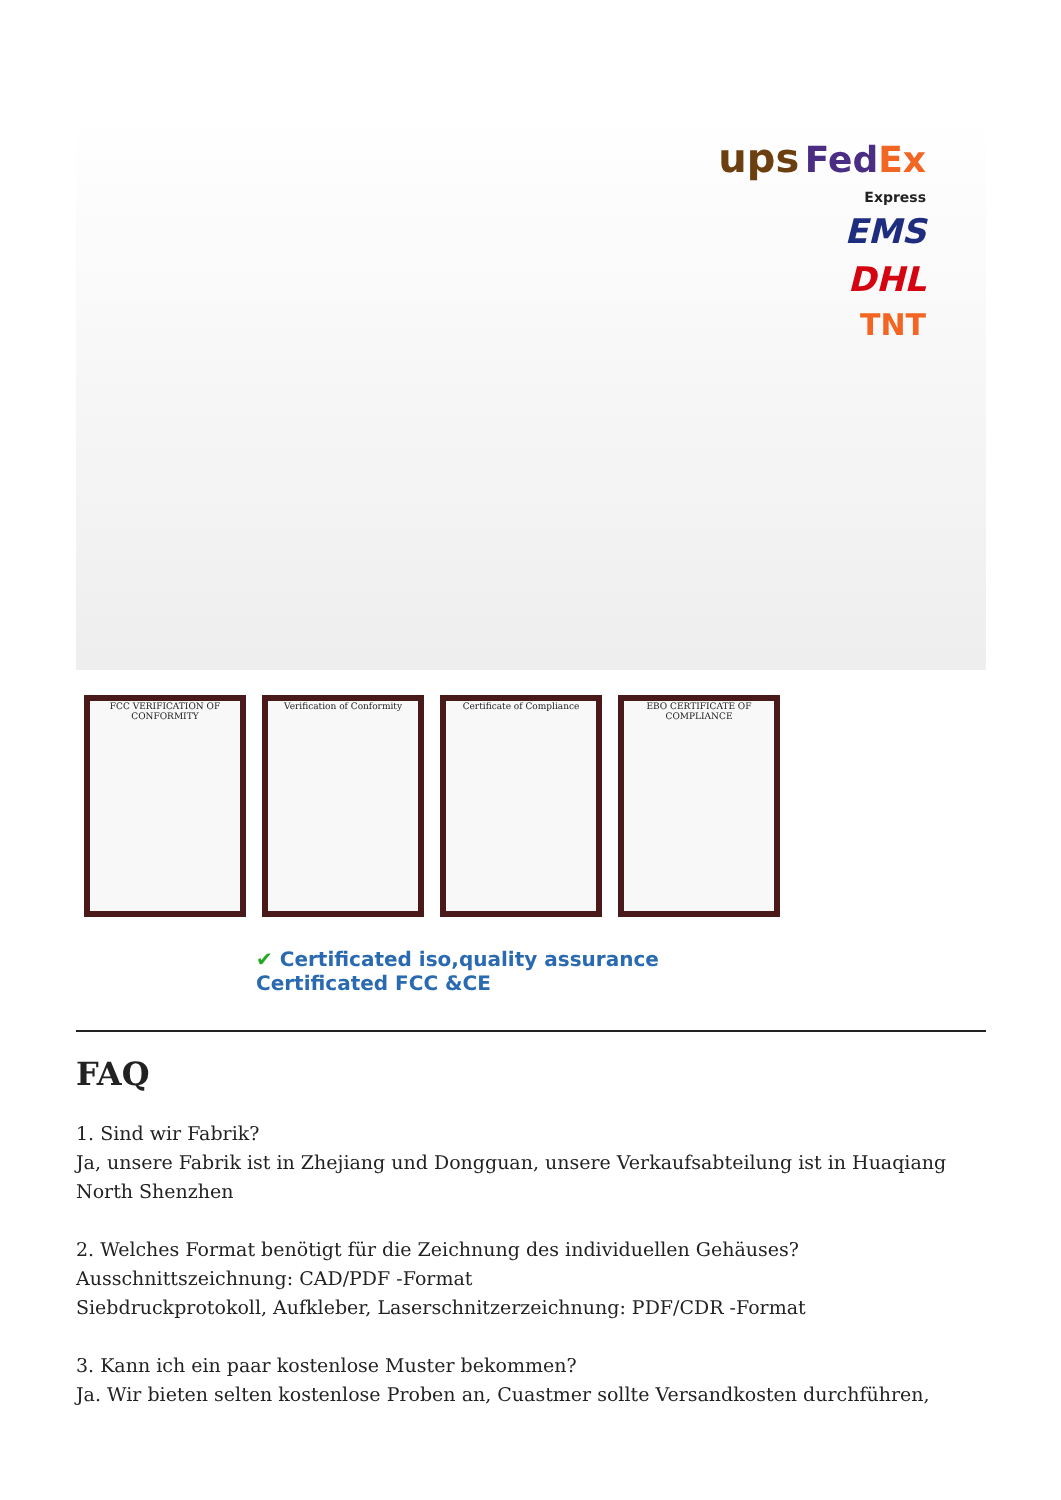ups Fed Ex
Express
EMS
DHL
TNT
FCC VERIFICATION OF CONFORMITY
Verification of Conformity Certificate of Compliance
EBO CERTIFICATE OF COMPLIANCE
✔ Certificated iso,quality assurance
Certificated FCC &CE
FAQ
1. Sind wir Fabrik?
Ja, unsere Fabrik ist in Zhejiang und Dongguan, unsere Verkaufsabteilung ist in Huaqiang North Shenzhen
2. Welches Format benötigt für die Zeichnung des individuellen Gehäuses?
Ausschnittszeichnung: CAD/PDF -Format
Siebdruckprotokoll, Aufkleber, Laserschnitzerzeichnung: PDF/CDR -Format
3. Kann ich ein paar kostenlose Muster bekommen?
Ja. Wir bieten selten kostenlose Proben an, Cuastmer sollte Versandkosten durchführen,